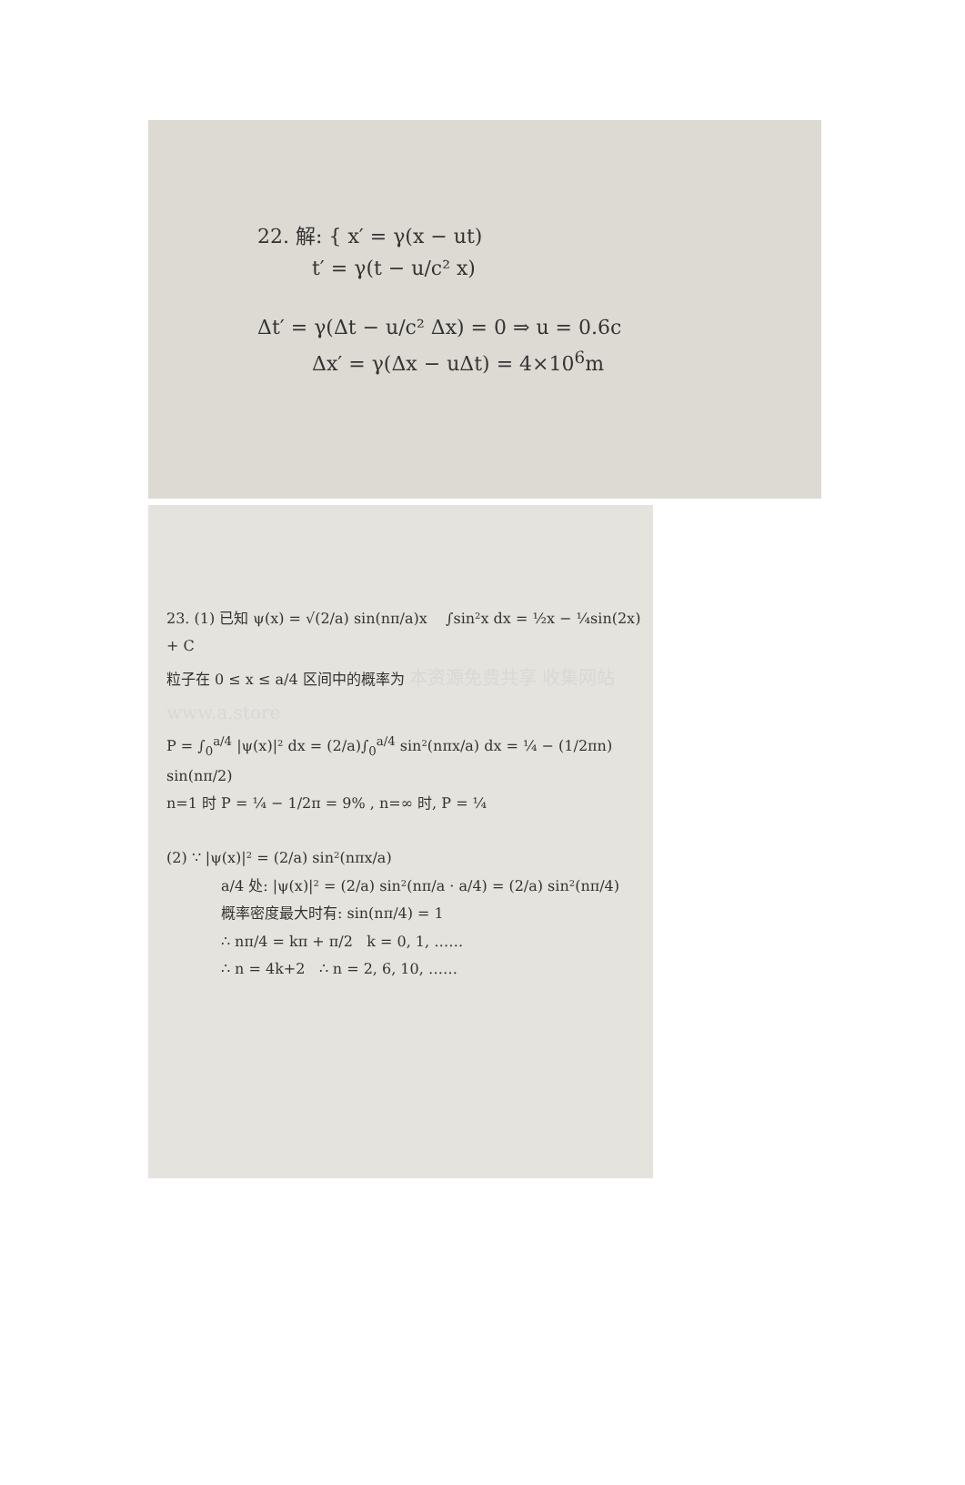22. 解: { x′ = γ(x − ut)
t′ = γ(t − u/c² x)
Δt′ = γ(Δt − u/c² Δx) = 0 ⇒ u = 0.6c
Δx′ = γ(Δx − uΔt) = 4×10<sup>6</sup>m
23. (1) 已知 ψ(x) = √(2/a) sin(nπ/a)x ∫sin²x dx = ½x − ¼sin(2x) + C
粒子在 0 ≤ x ≤ a/4 区间中的概率为 本资源免费共享 收集网站 www.a.store
P = ∫<sub>0</sub><sup>a/4</sup> |ψ(x)|² dx = (2/a)∫<sub>0</sub><sup>a/4</sup> sin²(nπx/a) dx = ¼ − (1/2πn) sin(nπ/2)
n=1 时 P = ¼ − 1/2π = 9% , n=∞ 时, P = ¼
(2) ∵ |ψ(x)|² = (2/a) sin²(nπx/a)
a/4 处: |ψ(x)|² = (2/a) sin²(nπ/a · a/4) = (2/a) sin²(nπ/4)
概率密度最大时有: sin(nπ/4) = 1
∴ nπ/4 = kπ + π/2 k = 0, 1, ……
∴ n = 4k+2 ∴ n = 2, 6, 10, ……